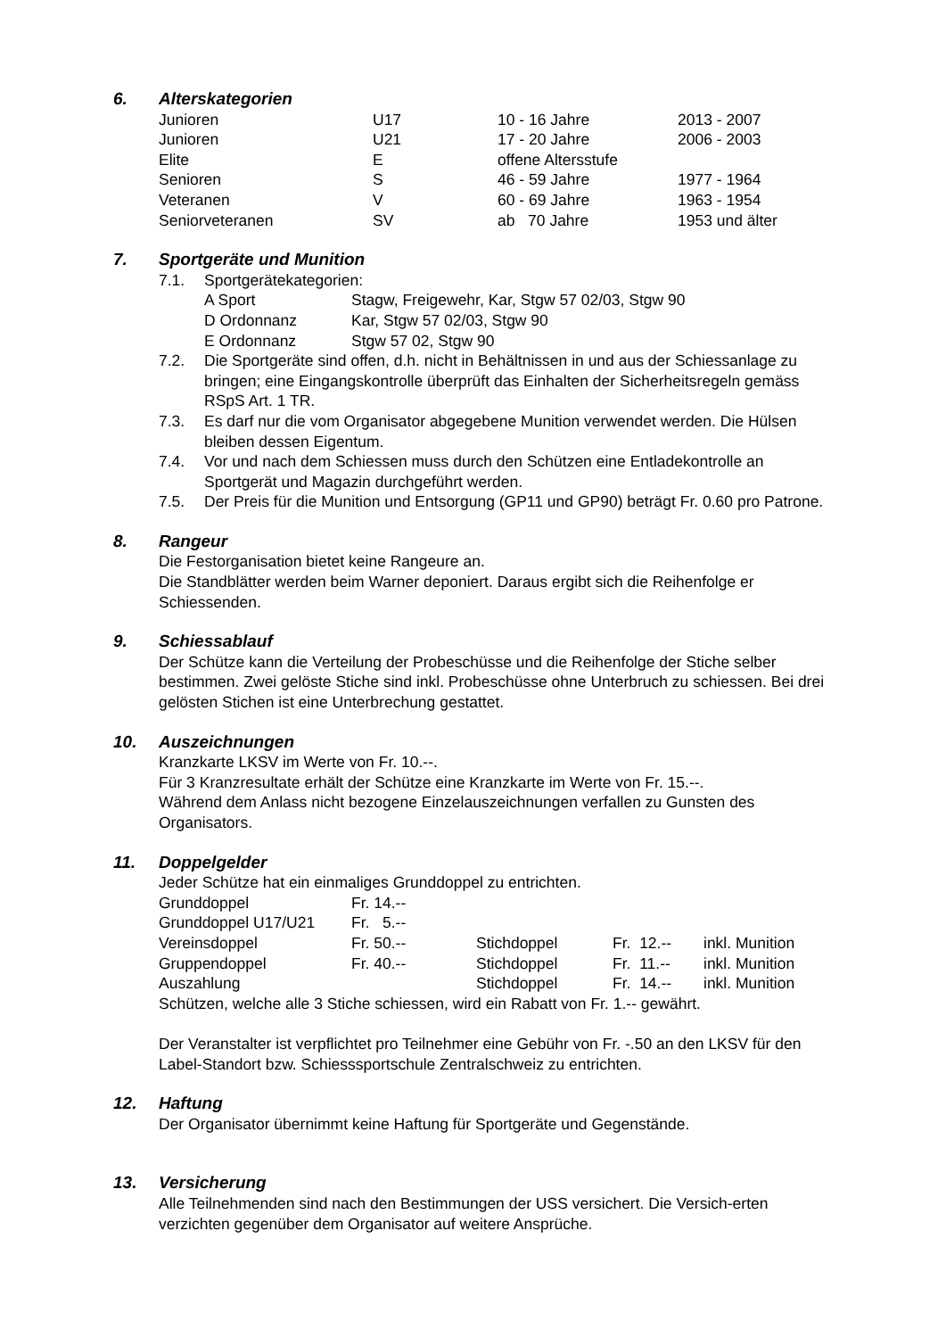6. Alterskategorien
| Junioren | U17 | 10 - 16 Jahre | 2013 - 2007 |
| Junioren | U21 | 17 - 20 Jahre | 2006 - 2003 |
| Elite | E | offene Altersstufe | |
| Senioren | S | 46 - 59 Jahre | 1977 - 1964 |
| Veteranen | V | 60 - 69 Jahre | 1963 - 1954 |
| Seniorveteranen | SV | ab 70 Jahre | 1953 und älter |
7. Sportgeräte und Munition
7.1. Sportgerätekategorien:
| A Sport | Stagw, Freigewehr, Kar, Stgw 57 02/03, Stgw 90 |
| D Ordonnanz | Kar, Stgw 57 02/03, Stgw 90 |
| E Ordonnanz | Stgw 57 02, Stgw 90 |
7.2. Die Sportgeräte sind offen, d.h. nicht in Behältnissen in und aus der Schiessanlage zu bringen; eine Eingangskontrolle überprüft das Einhalten der Sicherheitsregeln gemäss RSpS Art. 1 TR.
7.3. Es darf nur die vom Organisator abgegebene Munition verwendet werden. Die Hülsen bleiben dessen Eigentum.
7.4. Vor und nach dem Schiessen muss durch den Schützen eine Entladekontrolle an Sportgerät und Magazin durchgeführt werden.
7.5. Der Preis für die Munition und Entsorgung (GP11 und GP90) beträgt Fr. 0.60 pro Patrone.
8. Rangeur
Die Festorganisation bietet keine Rangeure an.
Die Standblätter werden beim Warner deponiert. Daraus ergibt sich die Reihenfolge er Schiessenden.
9. Schiessablauf
Der Schütze kann die Verteilung der Probeschüsse und die Reihenfolge der Stiche selber bestimmen. Zwei gelöste Stiche sind inkl. Probeschüsse ohne Unterbruch zu schiessen. Bei drei gelösten Stichen ist eine Unterbrechung gestattet.
10. Auszeichnungen
Kranzkarte LKSV im Werte von Fr. 10.--.
Für 3 Kranzresultate erhält der Schütze eine Kranzkarte im Werte von Fr. 15.--.
Während dem Anlass nicht bezogene Einzelauszeichnungen verfallen zu Gunsten des Organisators.
11. Doppelgelder
Jeder Schütze hat ein einmaliges Grunddoppel zu entrichten.
| Grunddoppel | Fr. 14.-- | | | |
| Grunddoppel U17/U21 | Fr. 5.-- | | | |
| Vereinsdoppel | Fr. 50.-- | Stichdoppel | Fr. 12.-- | inkl. Munition |
| Gruppendoppel | Fr. 40.-- | Stichdoppel | Fr. 11.-- | inkl. Munition |
| Auszahlung | | Stichdoppel | Fr. 14.-- | inkl. Munition |
Schützen, welche alle 3 Stiche schiessen, wird ein Rabatt von Fr. 1.-- gewährt.
Der Veranstalter ist verpflichtet pro Teilnehmer eine Gebühr von Fr. -.50 an den LKSV für den Label-Standort bzw. Schiesssportschule Zentralschweiz zu entrichten.
12. Haftung
Der Organisator übernimmt keine Haftung für Sportgeräte und Gegenstände.
13. Versicherung
Alle Teilnehmenden sind nach den Bestimmungen der USS versichert. Die Versich-erten verzichten gegenüber dem Organisator auf weitere Ansprüche.